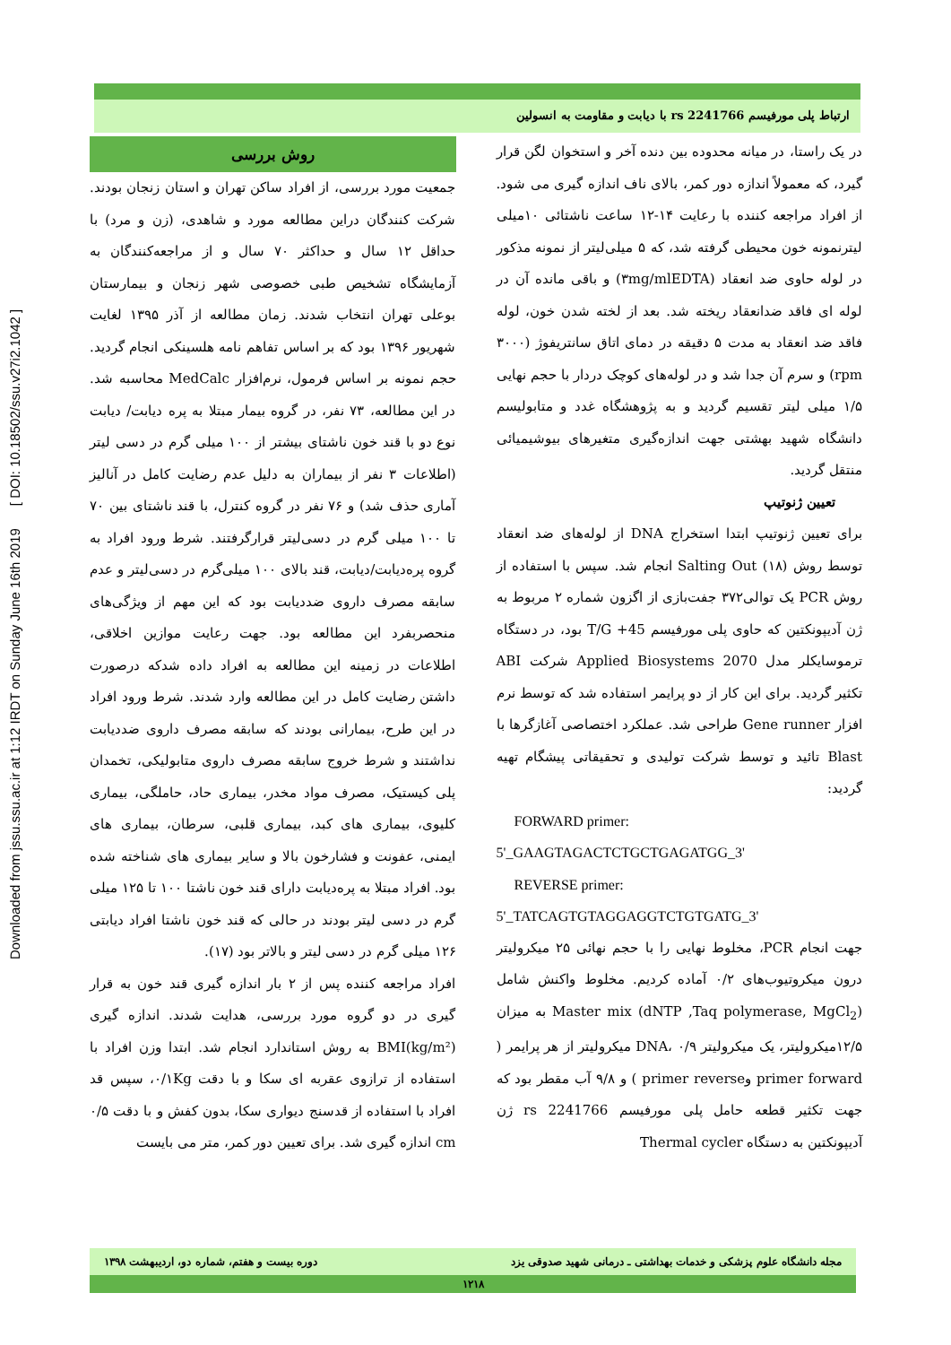Downloaded from jssu.ssu.ac.ir at 1:12 IRDT on Sunday June 16th 2019 [ DOI: 10.18502/ssu.v27i2.1042 ]
ارتباط پلی مورفیسم rs 2241766 با دیابت و مقاومت به انسولین
روش بررسی
جمعیت مورد بررسی، از افراد ساکن تهران و استان زنجان بودند. شرکت کنندگان دراین مطالعه مورد و شاهدی، (زن و مرد) با حداقل ۱۲ سال و حداکثر ۷۰ سال و از مراجعه‌کنندگان به آزمایشگاه تشخیص طبی خصوصی شهر زنجان و بیمارستان بوعلی تهران انتخاب شدند. زمان مطالعه از آذر ۱۳۹۵ لغایت شهریور ۱۳۹۶ بود که بر اساس تفاهم نامه هلسینکی انجام گردید. حجم نمونه بر اساس فرمول، نرم‌افزار MedCalc محاسبه شد. در این مطالعه، ۷۳ نفر، در گروه بیمار مبتلا به پره دیابت/ دیابت نوع دو با قند خون ناشتای بیشتر از ۱۰۰ میلی گرم در دسی لیتر (اطلاعات ۳ نفر از بیماران به دلیل عدم رضایت کامل در آنالیز آماری حذف شد) و ۷۶ نفر در گروه کنترل، با قند ناشتای بین ۷۰ تا ۱۰۰ میلی گرم در دسی‌لیتر قرارگرفتند. شرط ورود افراد به گروه پره‌دیابت/دیابت، قند بالای ۱۰۰ میلی‌گرم در دسی‌لیتر و عدم سابقه مصرف داروی ضددیابت بود که این مهم از ویژگی‌های منحصربفرد این مطالعه بود. جهت رعایت موازین اخلاقی، اطلاعات در زمینه این مطالعه به افراد داده شدکه درصورت داشتن رضایت کامل در این مطالعه وارد شدند. شرط ورود افراد در این طرح، بیمارانی بودند که سابقه مصرف داروی ضددیابت نداشتند و شرط خروج سابقه مصرف داروی متابولیکی، تخمدان پلی کیستیک، مصرف مواد مخدر، بیماری حاد، حاملگی، بیماری کلیوی، بیماری های کبد، بیماری قلبی، سرطان، بیماری های ایمنی، عفونت و فشارخون بالا و سایر بیماری های شناخته شده بود. افراد مبتلا به پره‌دیابت دارای قند خون ناشتا ۱۰۰ تا ۱۲۵ میلی گرم در دسی لیتر بودند در حالی که قند خون ناشتا افراد دیابتی ۱۲۶ میلی گرم در دسی لیتر و بالاتر بود (۱۷).
افراد مراجعه کننده پس از ۲ بار اندازه گیری قند خون به قرار گیری در دو گروه مورد بررسی، هدایت شدند. اندازه گیری BMI(kg/m²) به روش استاندارد انجام شد. ابتدا وزن افراد با استفاده از ترازوی عقربه ای سکا و با دقت ۰/۱Kg، سپس قد افراد با استفاده از قدسنج دیواری سکا، بدون کفش و با دقت ۰/۵ cm اندازه گیری شد. برای تعیین دور کمر، متر می بایست
در یک راستا، در میانه محدوده بین دنده آخر و استخوان لگن قرار گیرد، که معمولاً اندازه دور کمر، بالای ناف اندازه گیری می شود. از افراد مراجعه کننده با رعایت ۱۴-۱۲ ساعت ناشتائی ۱۰میلی لیترنمونه خون محیطی گرفته شد، که ۵ میلی‌لیتر از نمونه مذکور در لوله حاوی ضد انعقاد (۳mg/mlEDTA) و باقی مانده آن در لوله ای فاقد ضدانعقاد ریخته شد. بعد از لخته شدن خون، لوله فاقد ضد انعقاد به مدت ۵ دقیقه در دمای اتاق سانتریفوژ (۳۰۰۰ rpm) و سرم آن جدا شد و در لوله‌های کوچک دردار با حجم نهایی ۱/۵ میلی لیتر تقسیم گردید و به پژوهشگاه غدد و متابولیسم دانشگاه شهید بهشتی جهت اندازه‌گیری متغیرهای بیوشیمیائی منتقل گردید.
تعیین ژنوتیپ
برای تعیین ژنوتیپ ابتدا استخراج DNA از لوله‌های ضد انعقاد توسط روش Salting Out (۱۸) انجام شد. سپس با استفاده از روش PCR یک توالی۳۷۲ جفت‌بازی از اگزون شماره ۲ مربوط به ژن آدیپونکتین که حاوی پلی مورفیسم T/G +45 بود، در دستگاه ترموسایکلر مدل Applied Biosystems 2070 شرکت ABI تکثیر گردید. برای این کار از دو پرایمر استفاده شد که توسط نرم افزار Gene runner طراحی شد. عملکرد اختصاصی آغازگرها با Blast تائید و توسط شرکت تولیدی و تحقیقاتی پیشگام تهیه گردید:
FORWARD primer:
5'_GAAGTAGACTCTGCTGAGATGG_3'
REVERSE primer:
5'_TATCAGTGTAGGAGGTCTGTGATG_3'
جهت انجام PCR، مخلوط نهایی را با حجم نهائی ۲۵ میکرولیتر درون میکروتیوب‌های ۰/۲ آماده کردیم. مخلوط واکنش شامل Master mix (dNTP ,Taq polymerase, MgCl<sub>2</sub>) به میزان ۱۲/۵میکرولیتر، یک میکرولیتر DNA، ۰/۹ میکرولیتر از هر پرایمر ( primer forward وprimer reverse ) و ۹/۸ آب مقطر بود که جهت تکثیر قطعه حامل پلی مورفیسم rs 2241766 ژن آدیپونکتین به دستگاه Thermal cycler
مجله دانشگاه علوم پزشکی و خدمات بهداشتی ـ درمانی شهید صدوقی یزد دوره بیست و هفتم، شماره دو، اردیبهشت ۱۳۹۸
۱۲۱۸